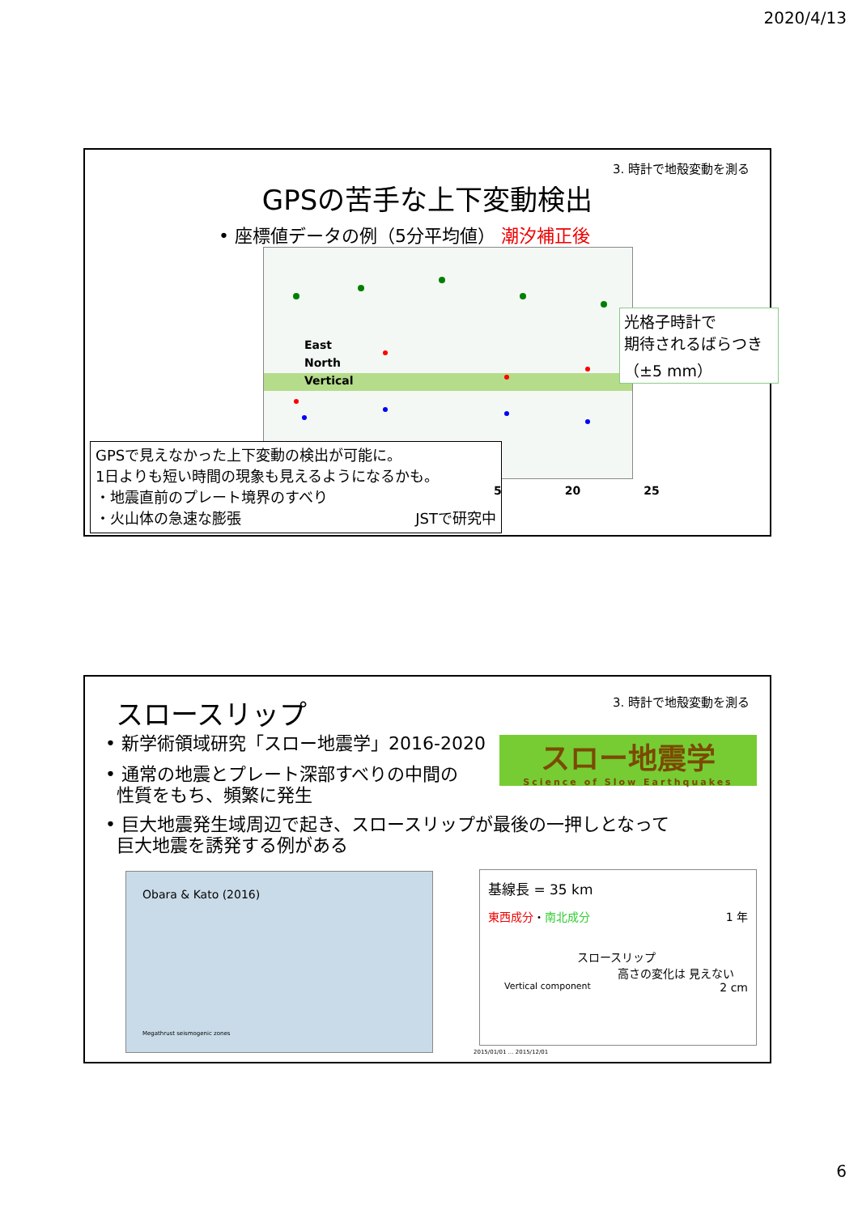2020/4/13
3. 時計で地殻変動を測る
GPSの苦手な上下変動検出
• 座標値データの例（5分平均値） 潮汐補正後
East
North
Vertical
光格子時計で
期待されるばらつき
（±5 mm）
GPSで見えなかった上下変動の検出が可能に。
1日よりも短い時間の現象も見えるようになるかも。
・地震直前のプレート境界のすべり
・火山体の急速な膨張 JSTで研究中
5 20 25
3. 時計で地殻変動を測る
スロースリップ
• 新学術領域研究「スロー地震学」2016-2020
• 通常の地震とプレート深部すべりの中間の
性質をもち、頻繁に発生
スロー地震学
Science of Slow Earthquakes
• 巨大地震発生域周辺で起き、スロースリップが最後の一押しとなって
巨大地震を誘発する例がある
Obara & Kato (2016)
Megathrust seismogenic zones
基線長 = 35 km
東西成分・南北成分 1 年
スロースリップ
高さの変化は 見えない 2 cm
Vertical component
2015/01/01 … 2015/12/01
6